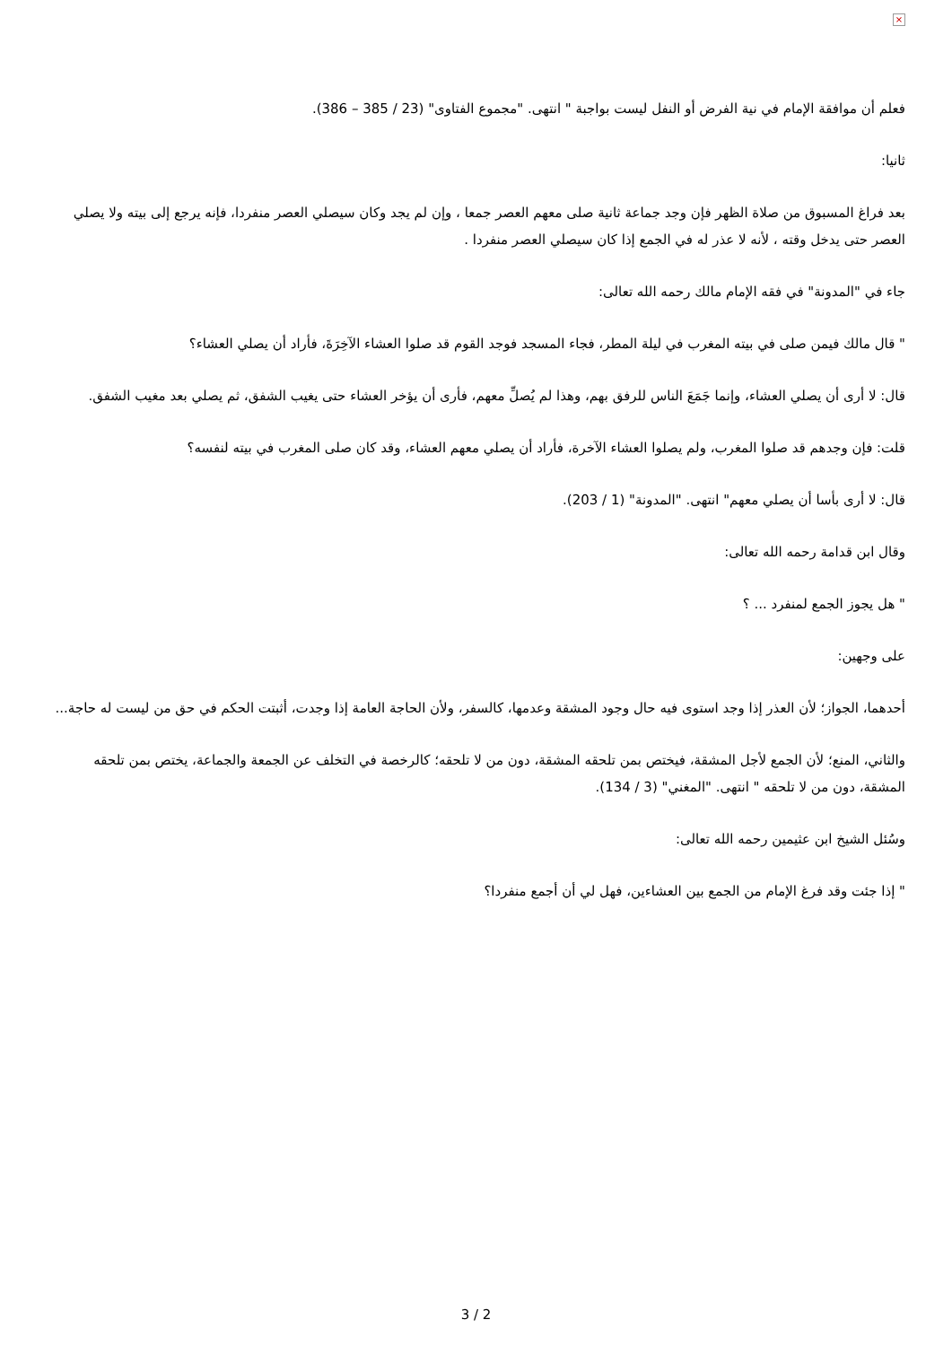×
فعلم أن موافقة الإمام في نية الفرض أو النفل ليست بواجبة " انتهى. "مجموع الفتاوى" (23 / 385 – 386).
ثانيا:
بعد فراغ المسبوق من صلاة الظهر فإن وجد جماعة ثانية صلى معهم العصر جمعا ، وإن لم يجد وكان سيصلي العصر منفردا، فإنه يرجع إلى بيته ولا يصلي العصر حتى يدخل وقته ، لأنه لا عذر له في الجمع إذا كان سيصلي العصر منفردا .
جاء في "المدونة" في فقه الإمام مالك رحمه الله تعالى:
" قال مالك فيمن صلى في بيته المغرب في ليلة المطر، فجاء المسجد فوجد القوم قد صلوا العشاء الآخِرَةَ، فأراد أن يصلي العشاء؟
قال: لا أرى أن يصلي العشاء، وإنما جَمَعَ الناس للرفق بهم، وهذا لم يُصلِّ معهم، فأرى أن يؤخر العشاء حتى يغيب الشفق، ثم يصلي بعد مغيب الشفق.
قلت: فإن وجدهم قد صلوا المغرب، ولم يصلوا العشاء الآخرة، فأراد أن يصلي معهم العشاء، وقد كان صلى المغرب في بيته لنفسه؟
قال: لا أرى بأسا أن يصلي معهم" انتهى. "المدونة" (1 / 203).
وقال ابن قدامة رحمه الله تعالى:
" هل يجوز الجمع لمنفرد ... ؟
على وجهين:
أحدهما، الجواز؛ لأن العذر إذا وجد استوى فيه حال وجود المشقة وعدمها، كالسفر، ولأن الحاجة العامة إذا وجدت، أثبتت الحكم في حق من ليست له حاجة...
والثاني، المنع؛ لأن الجمع لأجل المشقة، فيختص بمن تلحقه المشقة، دون من لا تلحقه؛ كالرخصة في التخلف عن الجمعة والجماعة، يختص بمن تلحقه المشقة، دون من لا تلحقه " انتهى. "المغني" (3 / 134).
وسُئل الشيخ ابن عثيمين رحمه الله تعالى:
" إذا جئت وقد فرغ الإمام من الجمع بين العشاءين، فهل لي أن أجمع منفردا؟
3 / 2